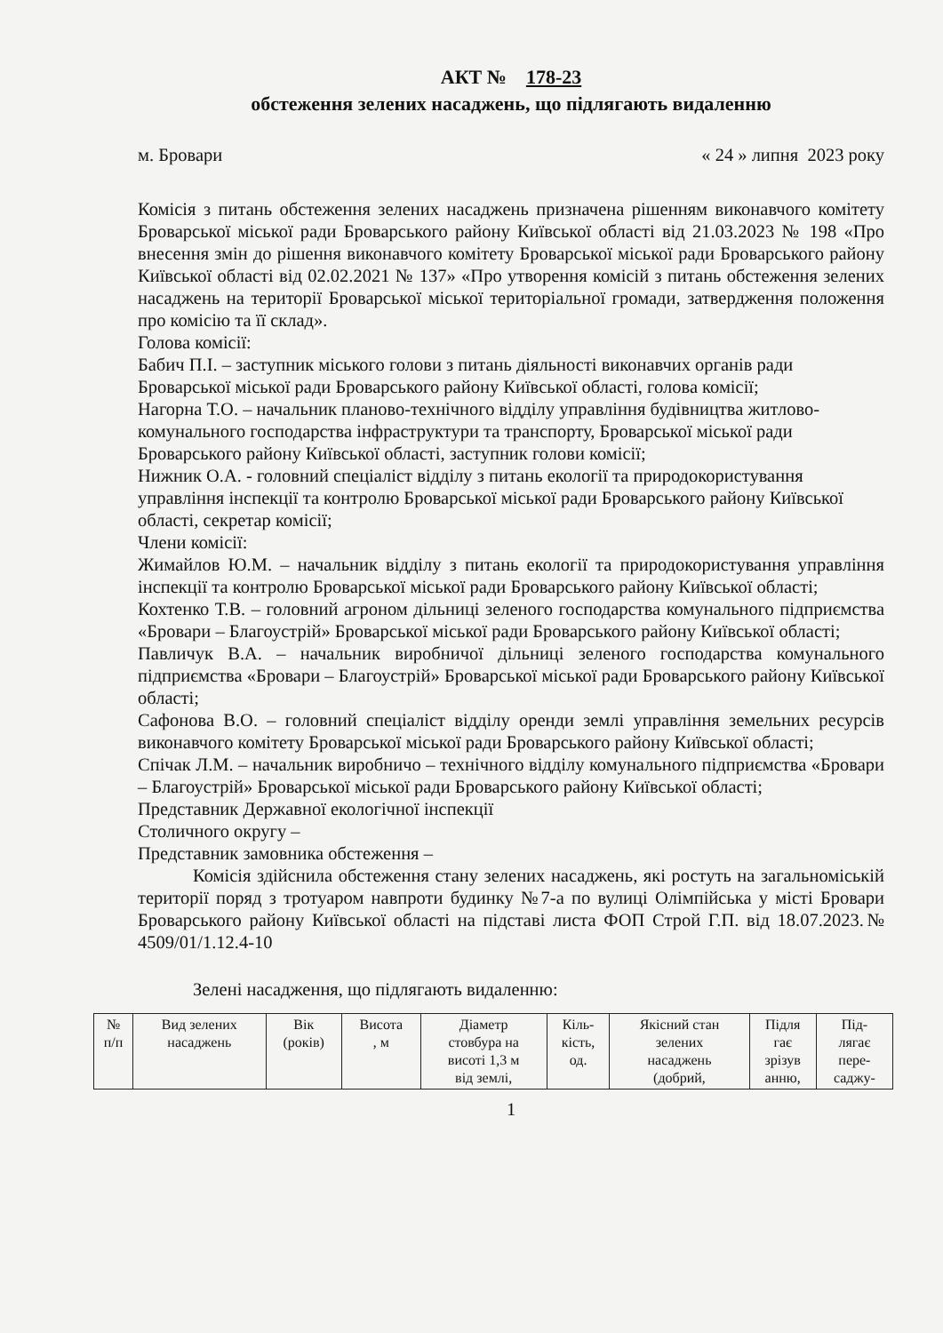АКТ № 178-23
обстеження зелених насаджень, що підлягають видаленню
м. Бровари « 24 » липня 2023 року
Комісія з питань обстеження зелених насаджень призначена рішенням виконавчого комітету Броварської міської ради Броварського району Київської області від 21.03.2023 № 198 «Про внесення змін до рішення виконавчого комітету Броварської міської ради Броварського району Київської області від 02.02.2021 № 137» «Про утворення комісій з питань обстеження зелених насаджень на території Броварської міської територіальної громади, затвердження положення про комісію та її склад».
Голова комісії:
Бабич П.І. – заступник міського голови з питань діяльності виконавчих органів ради Броварської міської ради Броварського району Київської області, голова комісії;
Нагорна Т.О. – начальник планово-технічного відділу управління будівництва житлово-комунального господарства інфраструктури та транспорту, Броварської міської ради Броварського району Київської області, заступник голови комісії;
Нижник О.А. - головний спеціаліст відділу з питань екології та природокористування управління інспекції та контролю Броварської міської ради Броварського району Київської області, секретар комісії;
Члени комісії:
Жимайлов Ю.М. – начальник відділу з питань екології та природокористування управління інспекції та контролю Броварської міської ради Броварського району Київської області;
Кохтенко Т.В. – головний агроном дільниці зеленого господарства комунального підприємства «Бровари – Благоустрій» Броварської міської ради Броварського району Київської області;
Павличук В.А. – начальник виробничої дільниці зеленого господарства комунального підприємства «Бровари – Благоустрій» Броварської міської ради Броварського району Київської області;
Сафонова В.О. – головний спеціаліст відділу оренди землі управління земельних ресурсів виконавчого комітету Броварської міської ради Броварського району Київської області;
Спічак Л.М. – начальник виробничо – технічного відділу комунального підприємства «Бровари – Благоустрій» Броварської міської ради Броварського району Київської області;
Представник Державної екологічної інспекції
Столичного округу –
Представник замовника обстеження –
Комісія здійснила обстеження стану зелених насаджень, які ростуть на загальноміській території поряд з тротуаром навпроти будинку №7-а по вулиці Олімпійська у місті Бровари Броварського району Київської області на підставі листа ФОП Строй Г.П. від 18.07.2023.№ 4509/01/1.12.4-10
Зелені насадження, що підлягають видаленню:
| № п/п | Вид зелених насаджень | Вік (років) | Висота , м | Діаметр стовбура на висоті 1,3 м від землі, | Кіль- кість, од. | Якісний стан зелених насаджень (добрий, | Підля гає зрізув анню, | Під- лягає пере- саджу- |
| --- | --- | --- | --- | --- | --- | --- | --- | --- |
1